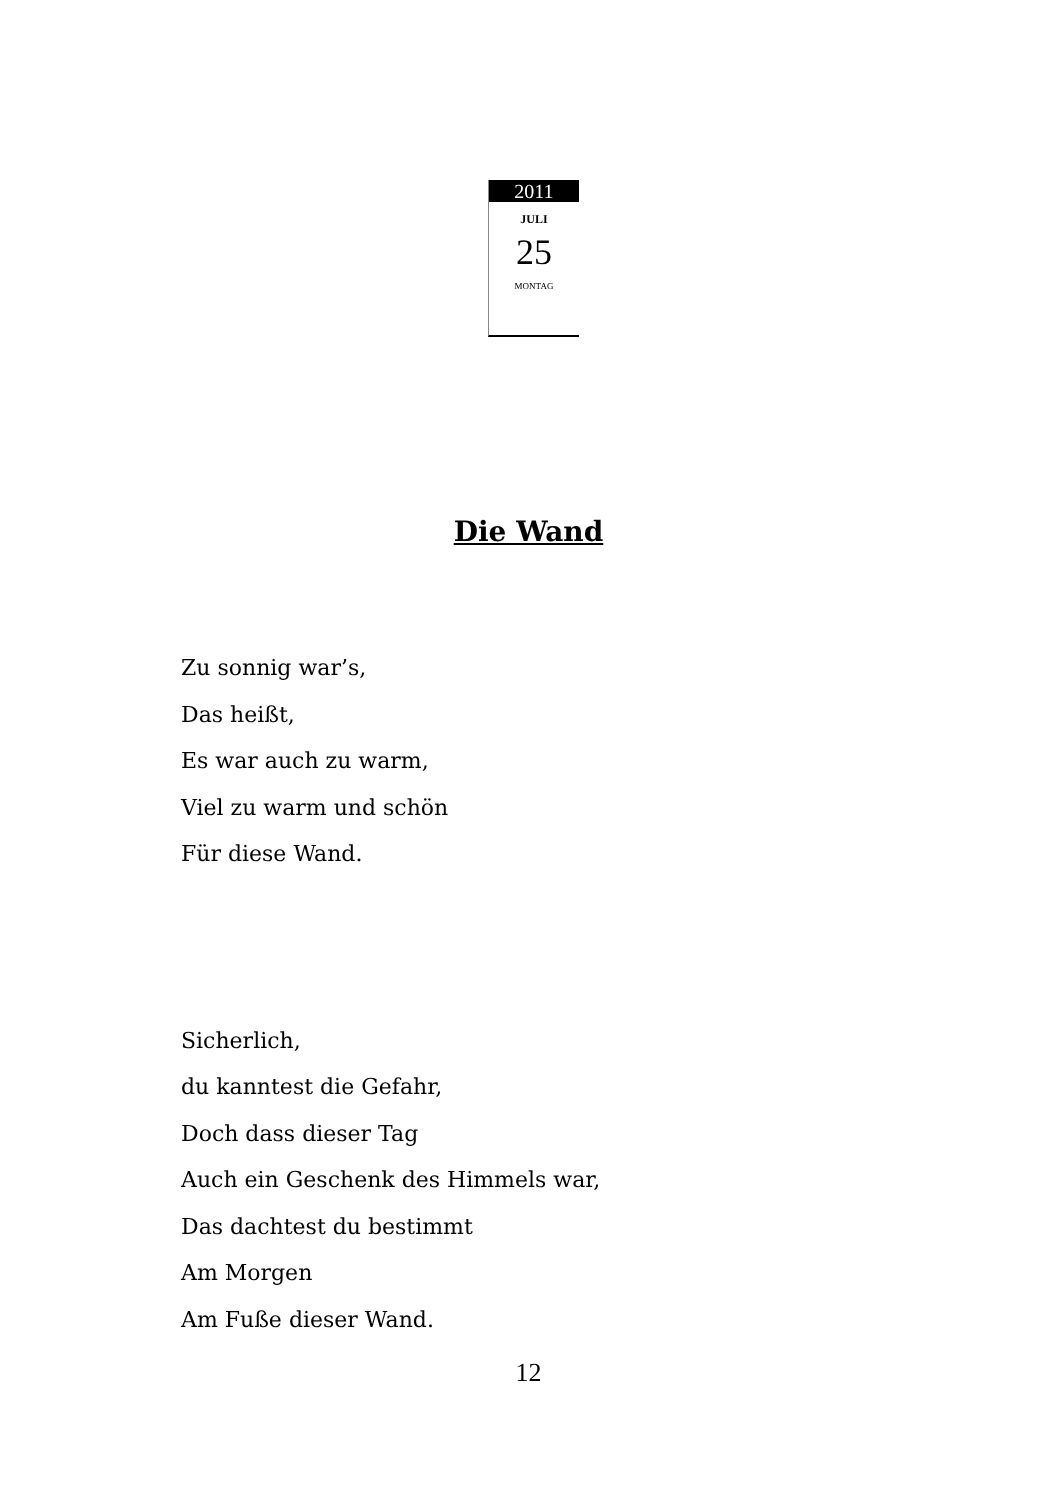2011
JULI
25
MONTAG
Die Wand
Zu sonnig war’s,
Das heißt,
Es war auch zu warm,
Viel zu warm und schön
Für diese Wand.
Sicherlich,
du kanntest die Gefahr,
Doch dass dieser Tag
Auch ein Geschenk des Himmels war,
Das dachtest du bestimmt
Am Morgen
Am Fuße dieser Wand.
12